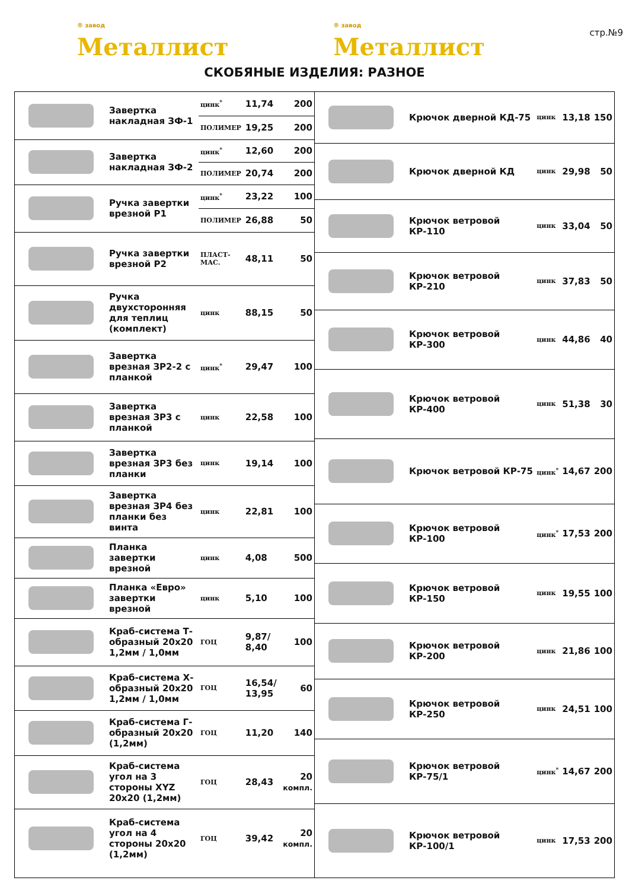® завод
Металлист
® завод
Металлист
стр.№9
СКОБЯНЫЕ ИЗДЕЛИЯ: РАЗНОЕ
| | Завертка накладная ЗФ-1 | цинк<sup>*</sup> | 11,74 | 200 |
| | | ПОЛИМЕР | 19,25 | 200 |
| | Завертка накладная ЗФ-2 | цинк<sup>*</sup> | 12,60 | 200 |
| | | ПОЛИМЕР | 20,74 | 200 |
| | Ручка завертки врезной Р1 | цинк<sup>*</sup> | 23,22 | 100 |
| | | ПОЛИМЕР | 26,88 | 50 |
| | Ручка завертки врезной Р2 | ПЛАСТ-МАС. | 48,11 | 50 |
| | Ручка двухсторонняя для теплиц (комплект) | цинк | 88,15 | 50 |
| | Завертка врезная ЗР2-2 с планкой | цинк<sup>*</sup> | 29,47 | 100 |
| | Завертка врезная ЗР3 с планкой | цинк | 22,58 | 100 |
| | Завертка врезная ЗР3 без планки | цинк | 19,14 | 100 |
| | Завертка врезная ЗР4 без планки без винта | цинк | 22,81 | 100 |
| | Планка завертки врезной | цинк | 4,08 | 500 |
| | Планка «Евро» завертки врезной | цинк | 5,10 | 100 |
| | Краб-система Т-образный 20х20 1,2мм / 1,0мм | ГОЦ | 9,87/ 8,40 | 100 |
| | Краб-система Х-образный 20х20 1,2мм / 1,0мм | ГОЦ | 16,54/ 13,95 | 60 |
| | Краб-система Г-образный 20х20 (1,2мм) | ГОЦ | 11,20 | 140 |
| | Краб-система угол на 3 стороны XYZ 20х20 (1,2мм) | ГОЦ | 28,43 | 20 компл. |
| | Краб-система угол на 4 стороны 20х20 (1,2мм) | ГОЦ | 39,42 | 20 компл. |
| | Крючок дверной КД-75 | цинк | 13,18 | 150 |
| | Крючок дверной КД | цинк | 29,98 | 50 |
| | Крючок ветровой КР-110 | цинк | 33,04 | 50 |
| | Крючок ветровой КР-210 | цинк | 37,83 | 50 |
| | Крючок ветровой КР-300 | цинк | 44,86 | 40 |
| | Крючок ветровой КР-400 | цинк | 51,38 | 30 |
| | Крючок ветровой КР-75 | цинк<sup>*</sup> | 14,67 | 200 |
| | Крючок ветровой КР-100 | цинк<sup>*</sup> | 17,53 | 200 |
| | Крючок ветровой КР-150 | цинк | 19,55 | 100 |
| | Крючок ветровой КР-200 | цинк | 21,86 | 100 |
| | Крючок ветровой КР-250 | цинк | 24,51 | 100 |
| | Крючок ветровой КР-75/1 | цинк<sup>*</sup> | 14,67 | 200 |
| | Крючок ветровой КР-100/1 | цинк | 17,53 | 200 |